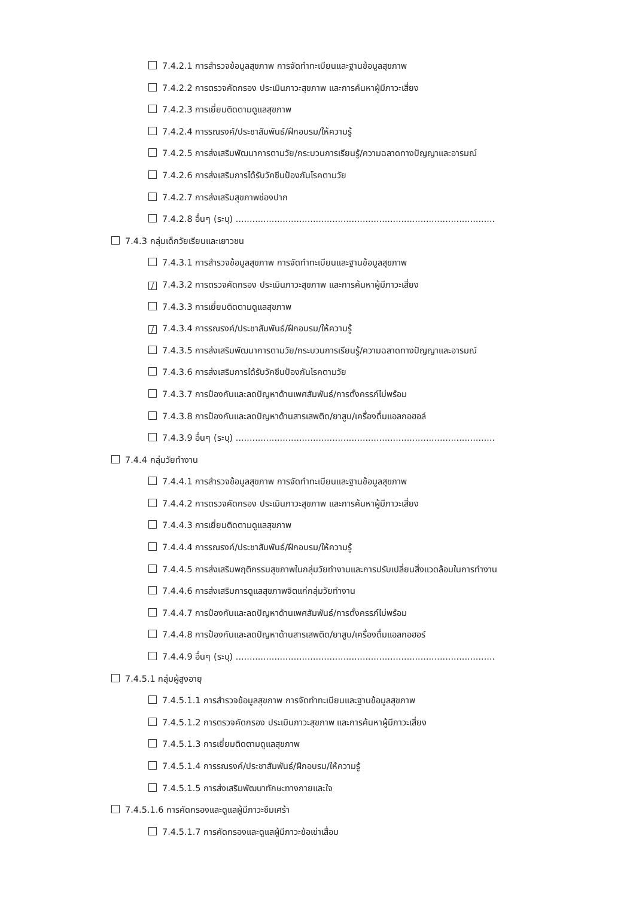7.4.2.1 การสำรวจข้อมูลสุขภาพ การจัดทำทะเบียนและฐานข้อมูลสุขภาพ
7.4.2.2 การตรวจคัดกรอง ประเมินภาวะสุขภาพ และการค้นหาผู้มีภาวะเสี่ยง
7.4.2.3 การเยี่ยมติดตามดูแลสุขภาพ
7.4.2.4 การรณรงค์/ประชาสัมพันธ์/ฝึกอบรม/ให้ความรู้
7.4.2.5 การส่งเสริมพัฒนาการตามวัย/กระบวนการเรียนรู้/ความฉลาดทางปัญญาและอารมณ์
7.4.2.6 การส่งเสริมการได้รับวัคซีนป้องกันโรคตามวัย
7.4.2.7 การส่งเสริมสุขภาพช่องปาก
7.4.2.8 อื่นๆ (ระบุ) ..............................................................................................
7.4.3 กลุ่มเด็กวัยเรียนและเยาวชน
7.4.3.1 การสำรวจข้อมูลสุขภาพ การจัดทำทะเบียนและฐานข้อมูลสุขภาพ
/ 7.4.3.2 การตรวจคัดกรอง ประเมินภาวะสุขภาพ และการค้นหาผู้มีภาวะเสี่ยง
7.4.3.3 การเยี่ยมติดตามดูแลสุขภาพ
/ 7.4.3.4 การรณรงค์/ประชาสัมพันธ์/ฝึกอบรม/ให้ความรู้
7.4.3.5 การส่งเสริมพัฒนาการตามวัย/กระบวนการเรียนรู้/ความฉลาดทางปัญญาและอารมณ์
7.4.3.6 การส่งเสริมการได้รับวัคซีนป้องกันโรคตามวัย
7.4.3.7 การป้องกันและลดปัญหาด้านเพศสัมพันธ์/การตั้งครรภ์ไม่พร้อม
7.4.3.8 การป้องกันและลดปัญหาด้านสารเสพติด/ยาสูบ/เครื่องดื่มแอลกอฮอล์
7.4.3.9 อื่นๆ (ระบุ) ..............................................................................................
7.4.4 กลุ่มวัยทำงาน
7.4.4.1 การสำรวจข้อมูลสุขภาพ การจัดทำทะเบียนและฐานข้อมูลสุขภาพ
7.4.4.2 การตรวจคัดกรอง ประเมินภาวะสุขภาพ และการค้นหาผู้มีภาวะเสี่ยง
7.4.4.3 การเยี่ยมติดตามดูแลสุขภาพ
7.4.4.4 การรณรงค์/ประชาสัมพันธ์/ฝึกอบรม/ให้ความรู้
7.4.4.5 การส่งเสริมพฤติกรรมสุขภาพในกลุ่มวัยทำงานและการปรับเปลี่ยนสิ่งแวดล้อมในการทำงาน
7.4.4.6 การส่งเสริมการดูแลสุขภาพจิตแก่กลุ่มวัยทำงาน
7.4.4.7 การป้องกันและลดปัญหาด้านเพศสัมพันธ์/การตั้งครรภ์ไม่พร้อม
7.4.4.8 การป้องกันและลดปัญหาด้านสารเสพติด/ยาสูบ/เครื่องดื่มแอลกอฮอร์
7.4.4.9 อื่นๆ (ระบุ) ..............................................................................................
7.4.5.1 กลุ่มผู้สูงอายุ
7.4.5.1.1 การสำรวจข้อมูลสุขภาพ การจัดทำทะเบียนและฐานข้อมูลสุขภาพ
7.4.5.1.2 การตรวจคัดกรอง ประเมินภาวะสุขภาพ และการค้นหาผู้มีภาวะเสี่ยง
7.4.5.1.3 การเยี่ยมติดตามดูแลสุขภาพ
7.4.5.1.4 การรณรงค์/ประชาสัมพันธ์/ฝึกอบรม/ให้ความรู้
7.4.5.1.5 การส่งเสริมพัฒนาทักษะทางกายและใจ
7.4.5.1.6 การคัดกรองและดูแลผู้มีภาวะซึมเศร้า
7.4.5.1.7 การคัดกรองและดูแลผู้มีภาวะข้อเข่าเสื่อม